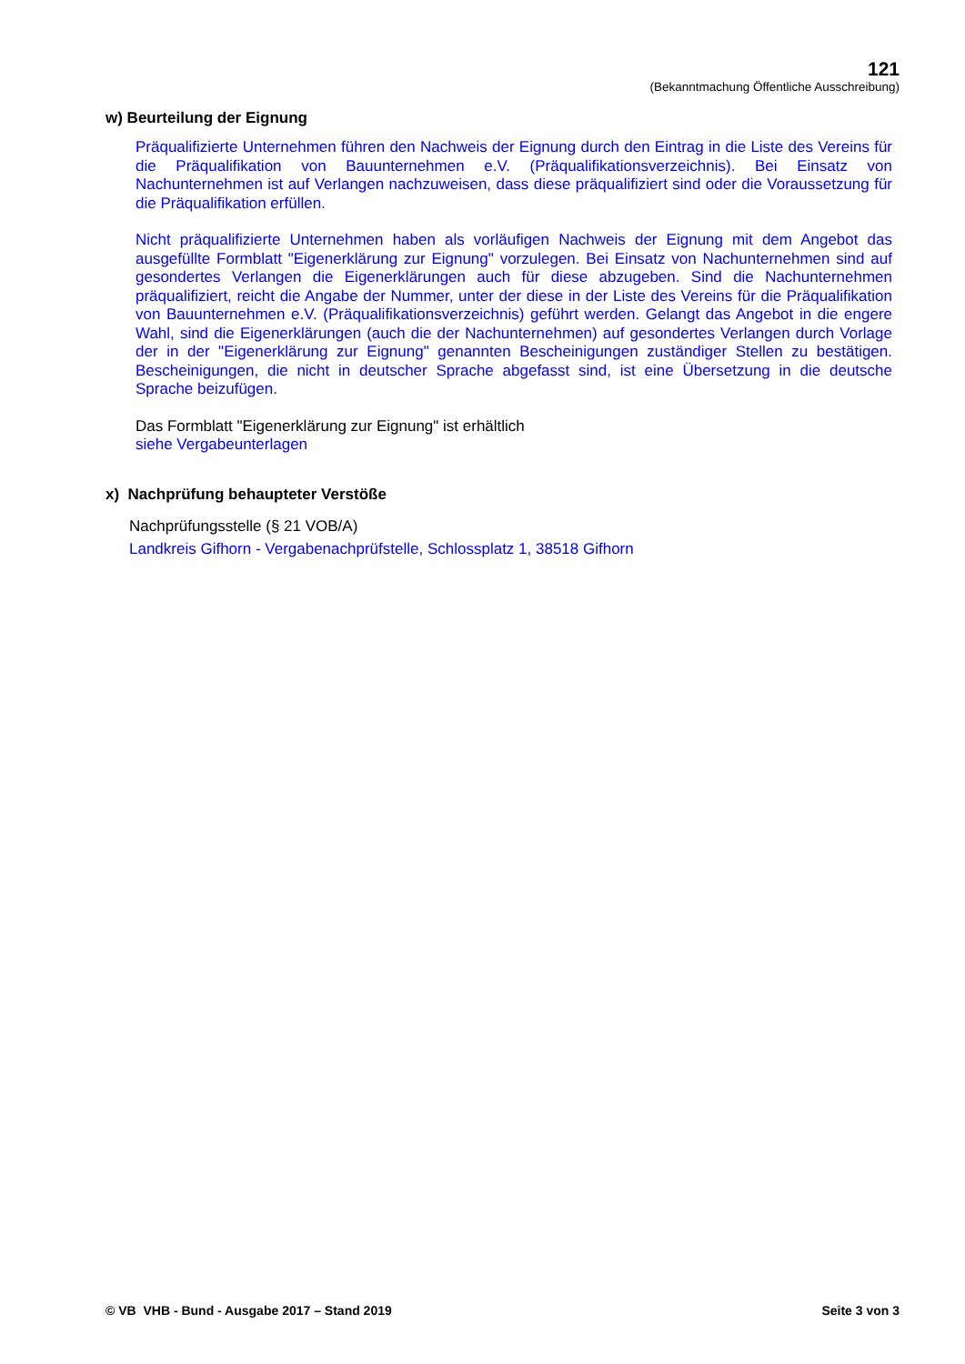121
(Bekanntmachung Öffentliche Ausschreibung)
w) Beurteilung der Eignung
Präqualifizierte Unternehmen führen den Nachweis der Eignung durch den Eintrag in die Liste des Vereins für die Präqualifikation von Bauunternehmen e.V. (Präqualifikationsverzeichnis). Bei Einsatz von Nachunternehmen ist auf Verlangen nachzuweisen, dass diese präqualifiziert sind oder die Voraussetzung für die Präqualifikation erfüllen.
Nicht präqualifizierte Unternehmen haben als vorläufigen Nachweis der Eignung mit dem Angebot das ausgefüllte Formblatt "Eigenerklärung zur Eignung" vorzulegen. Bei Einsatz von Nachunternehmen sind auf gesondertes Verlangen die Eigenerklärungen auch für diese abzugeben. Sind die Nachunternehmen präqualifiziert, reicht die Angabe der Nummer, unter der diese in der Liste des Vereins für die Präqualifikation von Bauunternehmen e.V. (Präqualifikationsverzeichnis) geführt werden. Gelangt das Angebot in die engere Wahl, sind die Eigenerklärungen (auch die der Nachunternehmen) auf gesondertes Verlangen durch Vorlage der in der "Eigenerklärung zur Eignung" genannten Bescheinigungen zuständiger Stellen zu bestätigen. Bescheinigungen, die nicht in deutscher Sprache abgefasst sind, ist eine Übersetzung in die deutsche Sprache beizufügen.
Das Formblatt "Eigenerklärung zur Eignung" ist erhältlich
siehe Vergabeunterlagen
x) Nachprüfung behaupteter Verstöße
Nachprüfungsstelle (§ 21 VOB/A)
Landkreis Gifhorn - Vergabenachprüfstelle, Schlossplatz 1, 38518 Gifhorn
© VB VHB - Bund - Ausgabe 2017 – Stand 2019 Seite 3 von 3